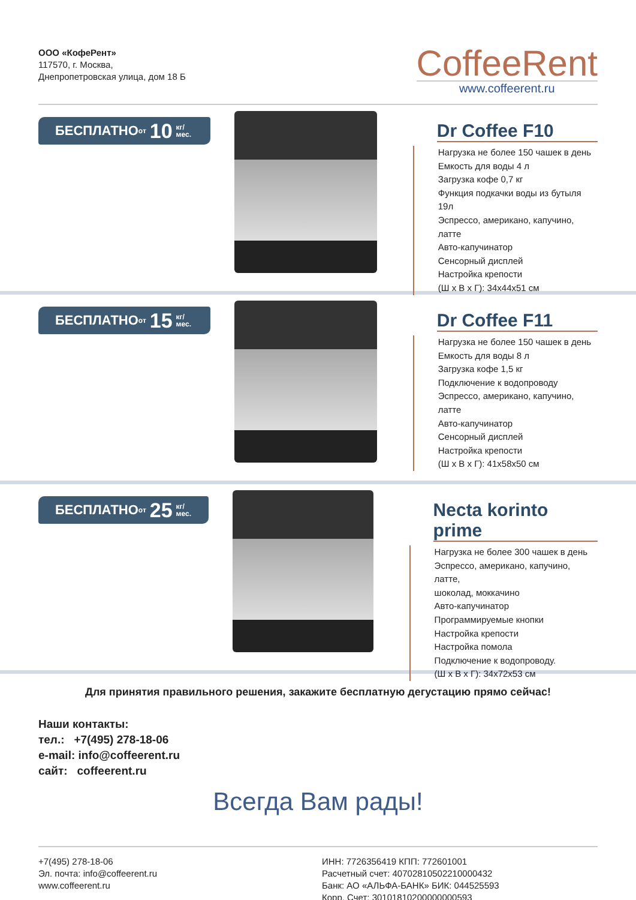ООО «КофеРент»
117570, г. Москва,
Днепропетровская улица, дом 18 Б
CoffeeRent
www.coffeerent.ru
БЕСПЛАТНО от 10 кг/
мес.
Dr Coffee F10
Нагрузка не более 150 чашек в день
Емкость для воды 4 л
Загрузка кофе 0,7 кг
Функция подкачки воды из бутыля 19л
Эспрессо, американо, капучино, латте
Авто-капучинатор
Сенсорный дисплей
Настройка крепости
(Ш х В х Г): 34x44x51 см
БЕСПЛАТНО от 15 кг/
мес.
Dr Coffee F11
Нагрузка не более 150 чашек в день
Емкость для воды 8 л
Загрузка кофе 1,5 кг
Подключение к водопроводу
Эспрессо, американо, капучино, латте
Авто-капучинатор
Сенсорный дисплей
Настройка крепости
(Ш х В х Г): 41x58x50 см
БЕСПЛАТНО от 25 кг/
мес.
Necta korinto prime
Нагрузка не более 300 чашек в день
Эспрессо, американо, капучино, латте,
шоколад, моккачино
Авто-капучинатор
Программируемые кнопки
Настройка крепости
Настройка помола
Подключение к водопроводу.
(Ш х В х Г): 34x72x53 см
Для принятия правильного решения, закажите бесплатную дегустацию прямо сейчас!
Наши контакты:
тел.: +7(495) 278-18-06
e-mail: info@coffeerent.ru
сайт: coffeerent.ru
Всегда Вам рады!
+7(495) 278-18-06
Эл. почта: info@coffeerent.ru
www.coffeerent.ru
ИНН: 7726356419 КПП: 772601001
Расчетный счет: 40702810502210000432
Банк: АО «АЛЬФА-БАНК» БИК: 044525593
Корр. Счет: 30101810200000000593